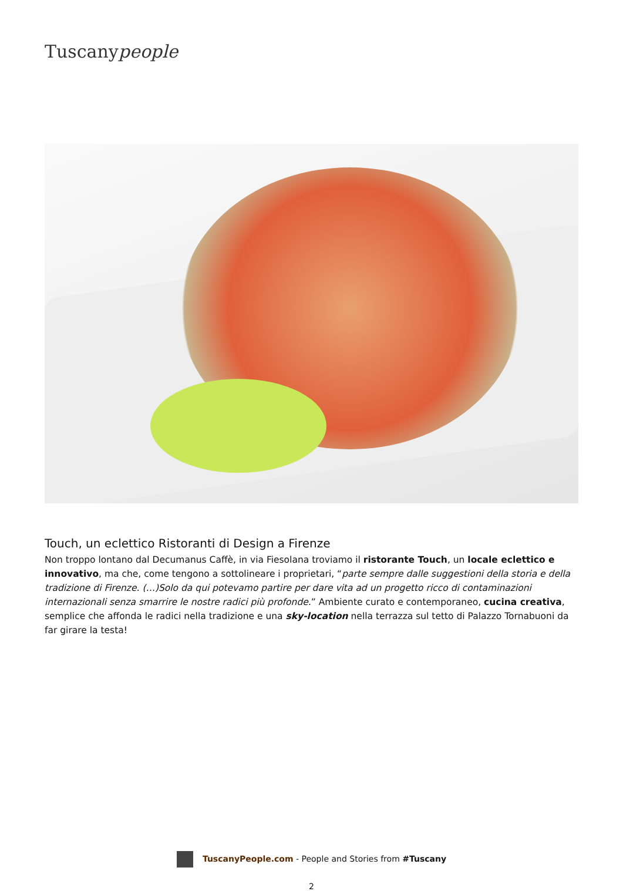Tuscanypeople
Touch, un eclettico Ristoranti di Design a Firenze
Non troppo lontano dal Decumanus Caffè, in via Fiesolana troviamo il ristorante Touch, un locale eclettico e innovativo, ma che, come tengono a sottolineare i proprietari, “parte sempre dalle suggestioni della storia e della tradizione di Firenze. (…)Solo da qui potevamo partire per dare vita ad un progetto ricco di contaminazioni internazionali senza smarrire le nostre radici più profonde.” Ambiente curato e contemporaneo, cucina creativa, semplice che affonda le radici nella tradizione e una sky-location nella terrazza sul tetto di Palazzo Tornabuoni da far girare la testa!
TuscanyPeople.com - People and Stories from #Tuscany
2